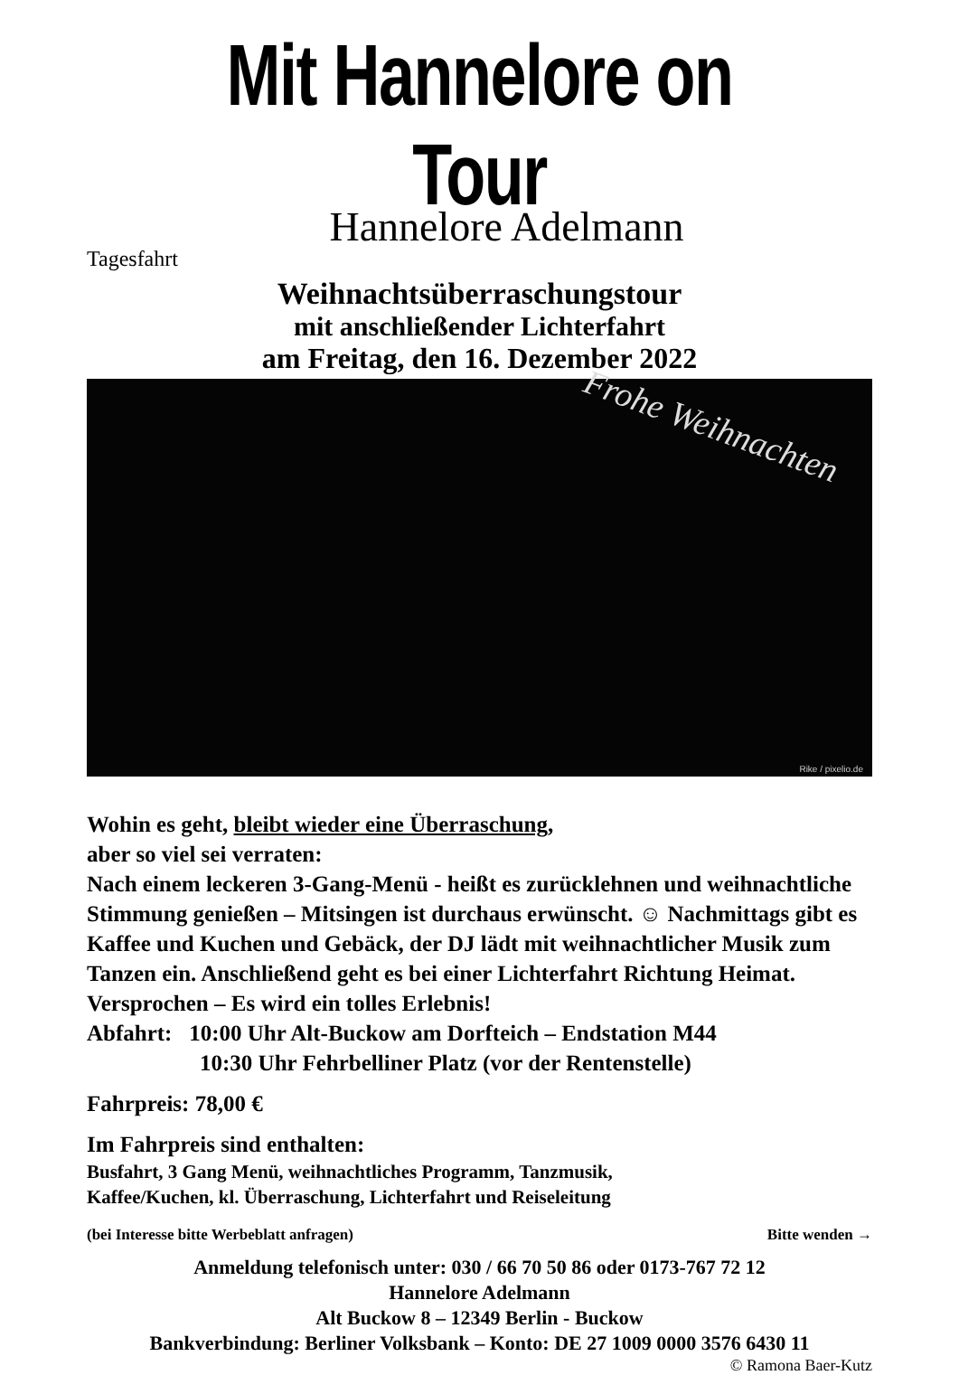Mit Hannelore on Tour
Hannelore Adelmann
Tagesfahrt
Weihnachtsüberraschungstour
mit anschließender Lichterfahrt
am Freitag, den 16. Dezember 2022
Frohe Weihnachten
Rike / pixelio.de
Wohin es geht, bleibt wieder eine Überraschung,
aber so viel sei verraten:
Nach einem leckeren 3-Gang-Menü - heißt es zurücklehnen und weihnachtliche Stimmung genießen – Mitsingen ist durchaus erwünscht. ☺ Nachmittags gibt es Kaffee und Kuchen und Gebäck, der DJ lädt mit weihnachtlicher Musik zum Tanzen ein. Anschließend geht es bei einer Lichterfahrt Richtung Heimat.
Versprochen – Es wird ein tolles Erlebnis!
Abfahrt: 10:00 Uhr Alt-Buckow am Dorfteich – Endstation M44
10:30 Uhr Fehrbelliner Platz (vor der Rentenstelle)
Fahrpreis: 78,00 €
Im Fahrpreis sind enthalten:
Busfahrt, 3 Gang Menü, weihnachtliches Programm, Tanzmusik,
Kaffee/Kuchen, kl. Überraschung, Lichterfahrt und Reiseleitung
(bei Interesse bitte Werbeblatt anfragen) Bitte wenden →
Anmeldung telefonisch unter: 030 / 66 70 50 86 oder 0173-767 72 12
Hannelore Adelmann
Alt Buckow 8 – 12349 Berlin - Buckow
Bankverbindung: Berliner Volksbank – Konto: DE 27 1009 0000 3576 6430 11
© Ramona Baer-Kutz